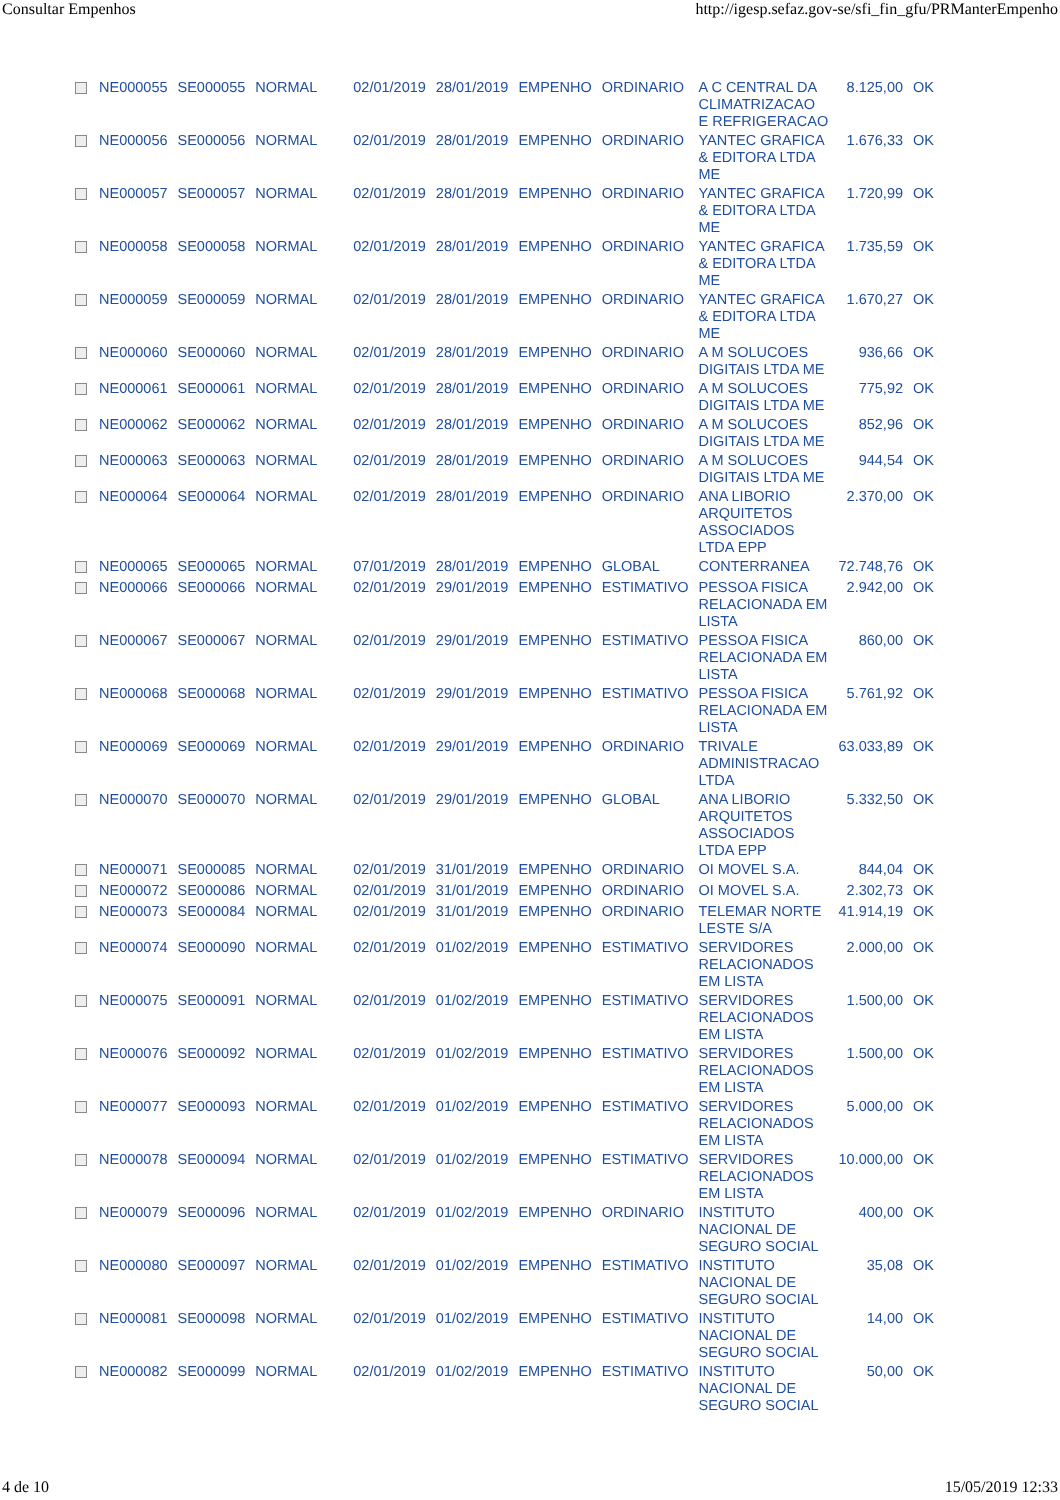Consultar Empenhos http://igesp.sefaz.gov-se/sfi_fin_gfu/PRManterEmpenho
| | NE000055 | SE000055 | NORMAL | 02/01/2019 | 28/01/2019 | EMPENHO | ORDINARIO | A C CENTRAL DA CLIMATRIZACAO E REFRIGERACAO | 8.125,00 | OK |
| | NE000056 | SE000056 | NORMAL | 02/01/2019 | 28/01/2019 | EMPENHO | ORDINARIO | YANTEC GRAFICA & EDITORA LTDA ME | 1.676,33 | OK |
| | NE000057 | SE000057 | NORMAL | 02/01/2019 | 28/01/2019 | EMPENHO | ORDINARIO | YANTEC GRAFICA & EDITORA LTDA ME | 1.720,99 | OK |
| | NE000058 | SE000058 | NORMAL | 02/01/2019 | 28/01/2019 | EMPENHO | ORDINARIO | YANTEC GRAFICA & EDITORA LTDA ME | 1.735,59 | OK |
| | NE000059 | SE000059 | NORMAL | 02/01/2019 | 28/01/2019 | EMPENHO | ORDINARIO | YANTEC GRAFICA & EDITORA LTDA ME | 1.670,27 | OK |
| | NE000060 | SE000060 | NORMAL | 02/01/2019 | 28/01/2019 | EMPENHO | ORDINARIO | A M SOLUCOES DIGITAIS LTDA ME | 936,66 | OK |
| | NE000061 | SE000061 | NORMAL | 02/01/2019 | 28/01/2019 | EMPENHO | ORDINARIO | A M SOLUCOES DIGITAIS LTDA ME | 775,92 | OK |
| | NE000062 | SE000062 | NORMAL | 02/01/2019 | 28/01/2019 | EMPENHO | ORDINARIO | A M SOLUCOES DIGITAIS LTDA ME | 852,96 | OK |
| | NE000063 | SE000063 | NORMAL | 02/01/2019 | 28/01/2019 | EMPENHO | ORDINARIO | A M SOLUCOES DIGITAIS LTDA ME | 944,54 | OK |
| | NE000064 | SE000064 | NORMAL | 02/01/2019 | 28/01/2019 | EMPENHO | ORDINARIO | ANA LIBORIO ARQUITETOS ASSOCIADOS LTDA EPP | 2.370,00 | OK |
| | NE000065 | SE000065 | NORMAL | 07/01/2019 | 28/01/2019 | EMPENHO | GLOBAL | CONTERRANEA | 72.748,76 | OK |
| | NE000066 | SE000066 | NORMAL | 02/01/2019 | 29/01/2019 | EMPENHO | ESTIMATIVO | PESSOA FISICA RELACIONADA EM LISTA | 2.942,00 | OK |
| | NE000067 | SE000067 | NORMAL | 02/01/2019 | 29/01/2019 | EMPENHO | ESTIMATIVO | PESSOA FISICA RELACIONADA EM LISTA | 860,00 | OK |
| | NE000068 | SE000068 | NORMAL | 02/01/2019 | 29/01/2019 | EMPENHO | ESTIMATIVO | PESSOA FISICA RELACIONADA EM LISTA | 5.761,92 | OK |
| | NE000069 | SE000069 | NORMAL | 02/01/2019 | 29/01/2019 | EMPENHO | ORDINARIO | TRIVALE ADMINISTRACAO LTDA | 63.033,89 | OK |
| | NE000070 | SE000070 | NORMAL | 02/01/2019 | 29/01/2019 | EMPENHO | GLOBAL | ANA LIBORIO ARQUITETOS ASSOCIADOS LTDA EPP | 5.332,50 | OK |
| | NE000071 | SE000085 | NORMAL | 02/01/2019 | 31/01/2019 | EMPENHO | ORDINARIO | OI MOVEL S.A. | 844,04 | OK |
| | NE000072 | SE000086 | NORMAL | 02/01/2019 | 31/01/2019 | EMPENHO | ORDINARIO | OI MOVEL S.A. | 2.302,73 | OK |
| | NE000073 | SE000084 | NORMAL | 02/01/2019 | 31/01/2019 | EMPENHO | ORDINARIO | TELEMAR NORTE LESTE S/A | 41.914,19 | OK |
| | NE000074 | SE000090 | NORMAL | 02/01/2019 | 01/02/2019 | EMPENHO | ESTIMATIVO | SERVIDORES RELACIONADOS EM LISTA | 2.000,00 | OK |
| | NE000075 | SE000091 | NORMAL | 02/01/2019 | 01/02/2019 | EMPENHO | ESTIMATIVO | SERVIDORES RELACIONADOS EM LISTA | 1.500,00 | OK |
| | NE000076 | SE000092 | NORMAL | 02/01/2019 | 01/02/2019 | EMPENHO | ESTIMATIVO | SERVIDORES RELACIONADOS EM LISTA | 1.500,00 | OK |
| | NE000077 | SE000093 | NORMAL | 02/01/2019 | 01/02/2019 | EMPENHO | ESTIMATIVO | SERVIDORES RELACIONADOS EM LISTA | 5.000,00 | OK |
| | NE000078 | SE000094 | NORMAL | 02/01/2019 | 01/02/2019 | EMPENHO | ESTIMATIVO | SERVIDORES RELACIONADOS EM LISTA | 10.000,00 | OK |
| | NE000079 | SE000096 | NORMAL | 02/01/2019 | 01/02/2019 | EMPENHO | ORDINARIO | INSTITUTO NACIONAL DE SEGURO SOCIAL | 400,00 | OK |
| | NE000080 | SE000097 | NORMAL | 02/01/2019 | 01/02/2019 | EMPENHO | ESTIMATIVO | INSTITUTO NACIONAL DE SEGURO SOCIAL | 35,08 | OK |
| | NE000081 | SE000098 | NORMAL | 02/01/2019 | 01/02/2019 | EMPENHO | ESTIMATIVO | INSTITUTO NACIONAL DE SEGURO SOCIAL | 14,00 | OK |
| | NE000082 | SE000099 | NORMAL | 02/01/2019 | 01/02/2019 | EMPENHO | ESTIMATIVO | INSTITUTO NACIONAL DE SEGURO SOCIAL | 50,00 | OK |
4 de 10 15/05/2019 12:33